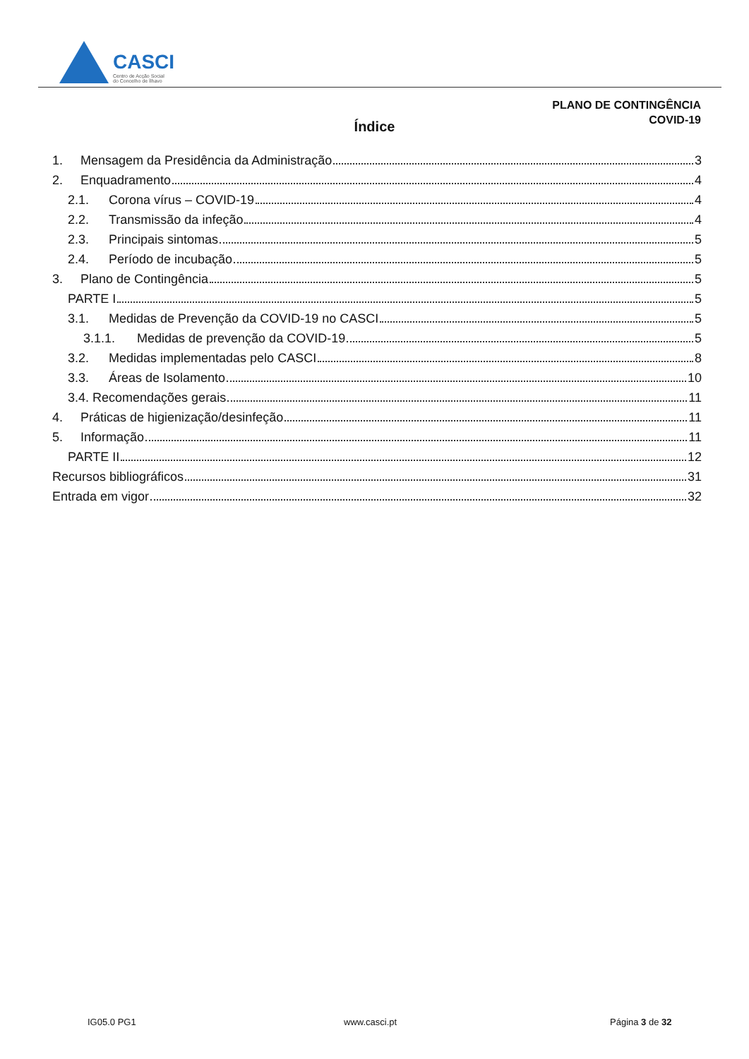CASCI
Centro de Acção Social
do Concelho de Ílhavo
PLANO DE CONTINGÊNCIA
COVID-19
Índice
1. Mensagem da Presidência da Administração 3
2. Enquadramento 4
2.1. Corona vírus – COVID-19 4
2.2. Transmissão da infeção 4
2.3. Principais sintomas 5
2.4. Período de incubação 5
3. Plano de Contingência 5
PARTE I 5
3.1. Medidas de Prevenção da COVID-19 no CASCI 5
3.1.1. Medidas de prevenção da COVID-19 5
3.2. Medidas implementadas pelo CASCI 8
3.3. Áreas de Isolamento 10
3.4. Recomendações gerais 11
4. Práticas de higienização/desinfeção 11
5. Informação 11
PARTE II 12
Recursos bibliográficos 31
Entrada em vigor 32
IG05.0 PG1 www.casci.pt Página 3 de 32